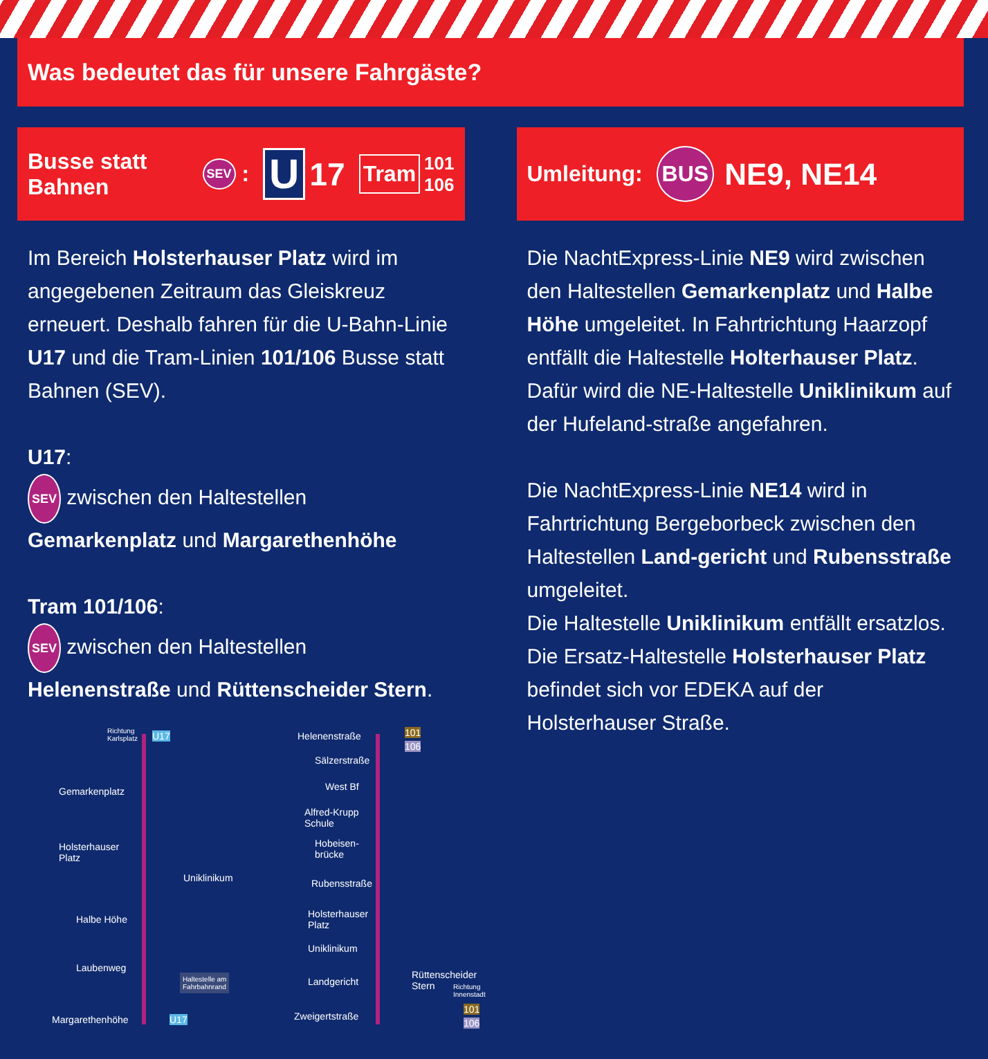Was bedeutet das für unsere Fahrgäste?
Busse statt Bahnen SEV : U 17 Tram 101
106
Im Bereich Holsterhauser Platz wird im angegebenen Zeitraum das Gleiskreuz erneuert. Deshalb fahren für die U-Bahn-Linie U17 und die Tram-Linien 101/106 Busse statt Bahnen (SEV).
U17:
SEV zwischen den Haltestellen Gemarkenplatz und Margarethenhöhe
Tram 101/106:
SEV zwischen den Haltestellen Helenenstraße und Rüttenscheider Stern.
Richtung
Karlsplatz U17
Gemarkenplatz
Holsterhauser
Platz
Uniklinikum
Halbe Höhe
Laubenweg
Haltestelle am
Fahrbahnrand
Margarethenhöhe U17
Helenenstraße 101
106
Sälzerstraße
West Bf
Alfred-Krupp
Schule
Hobeisen-
brücke
Rubensstraße
Holsterhauser
Platz
Uniklinikum
Landgericht
Zweigertstraße
Rüttenscheider Stern
Richtung
Innenstadt
101
106
Umleitung: BUS NE9, NE14
Die NachtExpress-Linie NE9 wird zwischen den Haltestellen Gemarkenplatz und Halbe Höhe umgeleitet. In Fahrtrichtung Haarzopf entfällt die Haltestelle Holterhauser Platz. Dafür wird die NE-Haltestelle Uniklinikum auf der Hufeland-straße angefahren.
Die NachtExpress-Linie NE14 wird in Fahrtrichtung Bergeborbeck zwischen den Haltestellen Land-gericht und Rubensstraße umgeleitet.
Die Haltestelle Uniklinikum entfällt ersatzlos.
Die Ersatz-Haltestelle Holsterhauser Platz befindet sich vor EDEKA auf der Holsterhauser Straße.